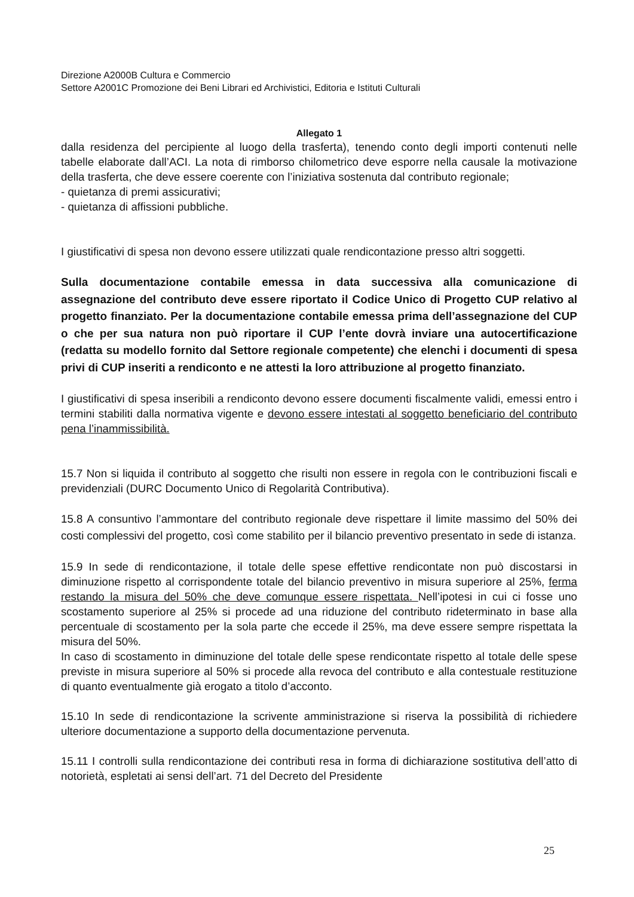Direzione A2000B Cultura e Commercio
Settore A2001C Promozione dei Beni Librari ed Archivistici, Editoria e Istituti Culturali
Allegato 1
dalla residenza del percipiente al luogo della trasferta), tenendo conto degli importi contenuti nelle tabelle elaborate dall’ACI. La nota di rimborso chilometrico deve esporre nella causale la motivazione della trasferta, che deve essere coerente con l’iniziativa sostenuta dal contributo regionale;
- quietanza di premi assicurativi;
- quietanza di affissioni pubbliche.
I giustificativi di spesa non devono essere utilizzati quale rendicontazione presso altri soggetti.
Sulla documentazione contabile emessa in data successiva alla comunicazione di assegnazione del contributo deve essere riportato il Codice Unico di Progetto CUP relativo al progetto finanziato. Per la documentazione contabile emessa prima dell’assegnazione del CUP o che per sua natura non può riportare il CUP l’ente dovrà inviare una autocertificazione (redatta su modello fornito dal Settore regionale competente) che elenchi i documenti di spesa privi di CUP inseriti a rendiconto e ne attesti la loro attribuzione al progetto finanziato.
I giustificativi di spesa inseribili a rendiconto devono essere documenti fiscalmente validi, emessi entro i termini stabiliti dalla normativa vigente e devono essere intestati al soggetto beneficiario del contributo pena l’inammissibilità.
15.7 Non si liquida il contributo al soggetto che risulti non essere in regola con le contribuzioni fiscali e previdenziali (DURC Documento Unico di Regolarità Contributiva).
15.8 A consuntivo l’ammontare del contributo regionale deve rispettare il limite massimo del 50% dei costi complessivi del progetto, così come stabilito per il bilancio preventivo presentato in sede di istanza.
15.9 In sede di rendicontazione, il totale delle spese effettive rendicontate non può discostarsi in diminuzione rispetto al corrispondente totale del bilancio preventivo in misura superiore al 25%, ferma restando la misura del 50% che deve comunque essere rispettata. Nell’ipotesi in cui ci fosse uno scostamento superiore al 25% si procede ad una riduzione del contributo rideterminato in base alla percentuale di scostamento per la sola parte che eccede il 25%, ma deve essere sempre rispettata la misura del 50%.
In caso di scostamento in diminuzione del totale delle spese rendicontate rispetto al totale delle spese previste in misura superiore al 50% si procede alla revoca del contributo e alla contestuale restituzione di quanto eventualmente già erogato a titolo d’acconto.
15.10 In sede di rendicontazione la scrivente amministrazione si riserva la possibilità di richiedere ulteriore documentazione a supporto della documentazione pervenuta.
15.11 I controlli sulla rendicontazione dei contributi resa in forma di dichiarazione sostitutiva dell’atto di notorietà, espletati ai sensi dell’art. 71 del Decreto del Presidente
25